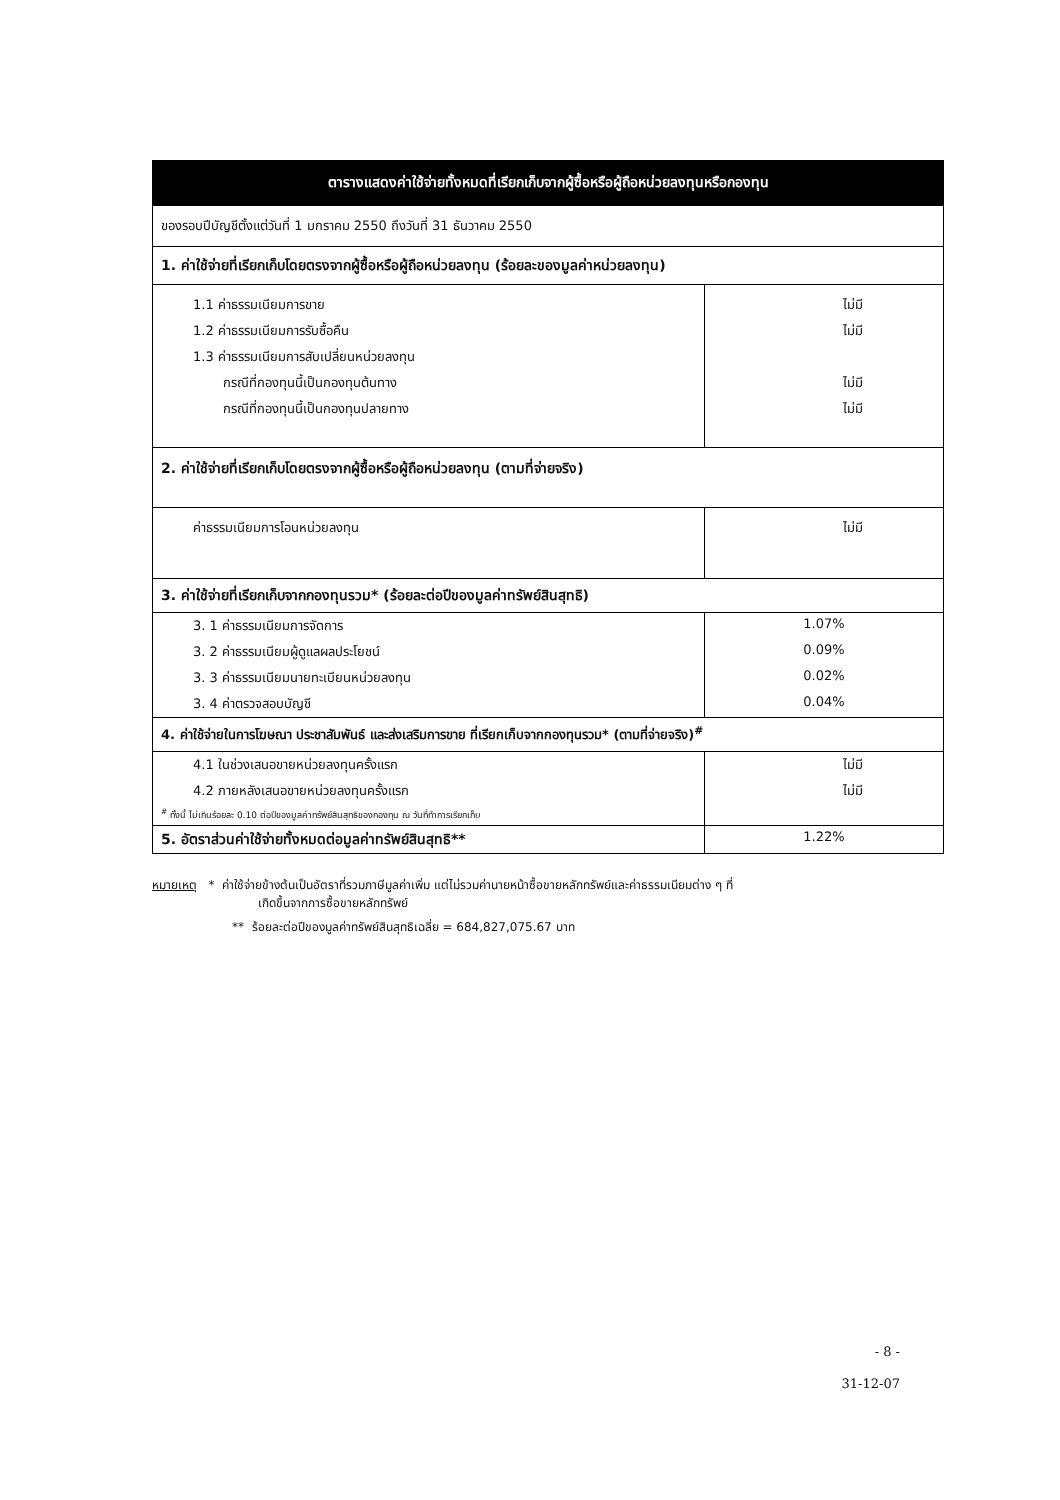| ตารางแสดงค่าใช้จ่ายทั้งหมดที่เรียกเก็บจากผู้ซื้อหรือผู้ถือหน่วยลงทุนหรือกองทุน | |
| --- | --- |
| ของรอบปีบัญชีตั้งแต่วันที่ 1 มกราคม 2550 ถึงวันที่ 31 ธันวาคม 2550 | |
| 1. ค่าใช้จ่ายที่เรียกเก็บโดยตรงจากผู้ซื้อหรือผู้ถือหน่วยลงทุน (ร้อยละของมูลค่าหน่วยลงทุน) | |
| 1.1 ค่าธรรมเนียมการขาย | ไม่มี |
| 1.2 ค่าธรรมเนียมการรับซื้อคืน | ไม่มี |
| 1.3 ค่าธรรมเนียมการสับเปลี่ยนหน่วยลงทุน | |
| กรณีที่กองทุนนี้เป็นกองทุนต้นทาง | ไม่มี |
| กรณีที่กองทุนนี้เป็นกองทุนปลายทาง | ไม่มี |
| 2. ค่าใช้จ่ายที่เรียกเก็บโดยตรงจากผู้ซื้อหรือผู้ถือหน่วยลงทุน (ตามที่จ่ายจริง) | |
| ค่าธรรมเนียมการโอนหน่วยลงทุน | ไม่มี |
| 3. ค่าใช้จ่ายที่เรียกเก็บจากกองทุนรวม* (ร้อยละต่อปีของมูลค่าทรัพย์สินสุทธิ) | |
| 3. 1 ค่าธรรมเนียมการจัดการ | 1.07% |
| 3. 2 ค่าธรรมเนียมผู้ดูแลผลประโยชน์ | 0.09% |
| 3. 3 ค่าธรรมเนียมนายทะเบียนหน่วยลงทุน | 0.02% |
| 3. 4 ค่าตรวจสอบบัญชี | 0.04% |
| 4. ค่าใช้จ่ายในการโฆษณา ประชาสัมพันธ์ และส่งเสริมการขาย ที่เรียกเก็บจากกองทุนรวม* (ตามที่จ่ายจริง)<sup>#</sup> | |
| 4.1 ในช่วงเสนอขายหน่วยลงทุนครั้งแรก | ไม่มี |
| 4.2 ภายหลังเสนอขายหน่วยลงทุนครั้งแรก | ไม่มี |
| <sup>#</sup> ทั้งนี้ ไม่เกินร้อยละ 0.10 ต่อปีของมูลค่าทรัพย์สินสุทธิของกองทุน ณ วันที่ทำการเรียกเก็บ | |
| 5. อัตราส่วนค่าใช้จ่ายทั้งหมดต่อมูลค่าทรัพย์สินสุทธิ** | 1.22% |
หมายเหตุ * ค่าใช้จ่ายข้างต้นเป็นอัตราที่รวมภาษีมูลค่าเพิ่ม แต่ไม่รวมค่านายหน้าซื้อขายหลักทรัพย์และค่าธรรมเนียมต่าง ๆ ที่
เกิดขึ้นจากการซื้อขายหลักทรัพย์
** ร้อยละต่อปีของมูลค่าทรัพย์สินสุทธิเฉลี่ย = 684,827,075.67 บาท
- 8 -
31-12-07